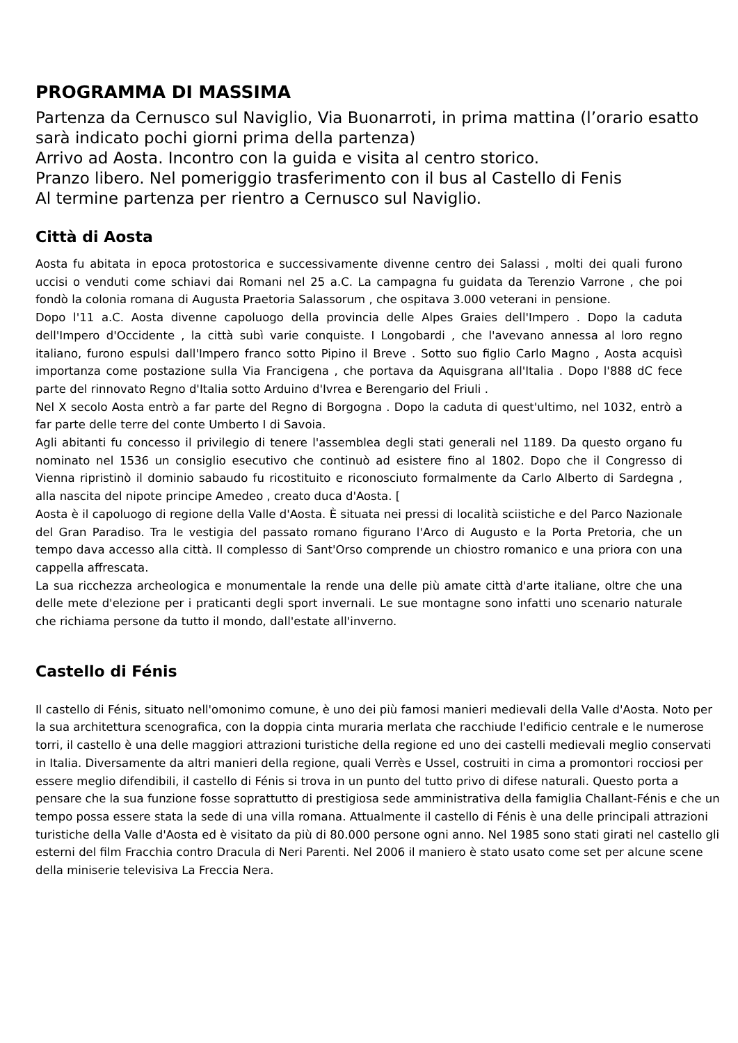PROGRAMMA DI MASSIMA
Partenza da Cernusco sul Naviglio, Via Buonarroti, in prima mattina (l’orario esatto sarà indicato pochi giorni prima della partenza)
Arrivo ad Aosta. Incontro con la guida e visita al centro storico.
Pranzo libero. Nel pomeriggio trasferimento con il bus al Castello di Fenis
Al termine partenza per rientro a Cernusco sul Naviglio.
Città di Aosta
Aosta fu abitata in epoca protostorica e successivamente divenne centro dei Salassi , molti dei quali furono uccisi o venduti come schiavi dai Romani nel 25 a.C. La campagna fu guidata da Terenzio Varrone , che poi fondò la colonia romana di Augusta Praetoria Salassorum , che ospitava 3.000 veterani in pensione.
Dopo l'11 a.C. Aosta divenne capoluogo della provincia delle Alpes Graies dell'Impero . Dopo la caduta dell'Impero d'Occidente , la città subì varie conquiste. I Longobardi , che l'avevano annessa al loro regno italiano, furono espulsi dall'Impero franco sotto Pipino il Breve . Sotto suo figlio Carlo Magno , Aosta acquisì importanza come postazione sulla Via Francigena , che portava da Aquisgrana all'Italia . Dopo l'888 dC fece parte del rinnovato Regno d'Italia sotto Arduino d'Ivrea e Berengario del Friuli .
Nel X secolo Aosta entrò a far parte del Regno di Borgogna . Dopo la caduta di quest'ultimo, nel 1032, entrò a far parte delle terre del conte Umberto I di Savoia.
Agli abitanti fu concesso il privilegio di tenere l'assemblea degli stati generali nel 1189. Da questo organo fu nominato nel 1536 un consiglio esecutivo che continuò ad esistere fino al 1802. Dopo che il Congresso di Vienna ripristinò il dominio sabaudo fu ricostituito e riconosciuto formalmente da Carlo Alberto di Sardegna , alla nascita del nipote principe Amedeo , creato duca d'Aosta. [
Aosta è il capoluogo di regione della Valle d'Aosta. È situata nei pressi di località sciistiche e del Parco Nazionale del Gran Paradiso. Tra le vestigia del passato romano figurano l'Arco di Augusto e la Porta Pretoria, che un tempo dava accesso alla città. Il complesso di Sant'Orso comprende un chiostro romanico e una priora con una cappella affrescata.
La sua ricchezza archeologica e monumentale la rende una delle più amate città d'arte italiane, oltre che una delle mete d'elezione per i praticanti degli sport invernali. Le sue montagne sono infatti uno scenario naturale che richiama persone da tutto il mondo, dall'estate all'inverno.
Castello di Fénis
Il castello di Fénis, situato nell'omonimo comune, è uno dei più famosi manieri medievali della Valle d'Aosta. Noto per la sua architettura scenografica, con la doppia cinta muraria merlata che racchiude l'edificio centrale e le numerose torri, il castello è una delle maggiori attrazioni turistiche della regione ed uno dei castelli medievali meglio conservati in Italia. Diversamente da altri manieri della regione, quali Verrès e Ussel, costruiti in cima a promontori rocciosi per essere meglio difendibili, il castello di Fénis si trova in un punto del tutto privo di difese naturali. Questo porta a pensare che la sua funzione fosse soprattutto di prestigiosa sede amministrativa della famiglia Challant-Fénis e che un tempo possa essere stata la sede di una villa romana. Attualmente il castello di Fénis è una delle principali attrazioni turistiche della Valle d'Aosta ed è visitato da più di 80.000 persone ogni anno. Nel 1985 sono stati girati nel castello gli esterni del film Fracchia contro Dracula di Neri Parenti. Nel 2006 il maniero è stato usato come set per alcune scene della miniserie televisiva La Freccia Nera.